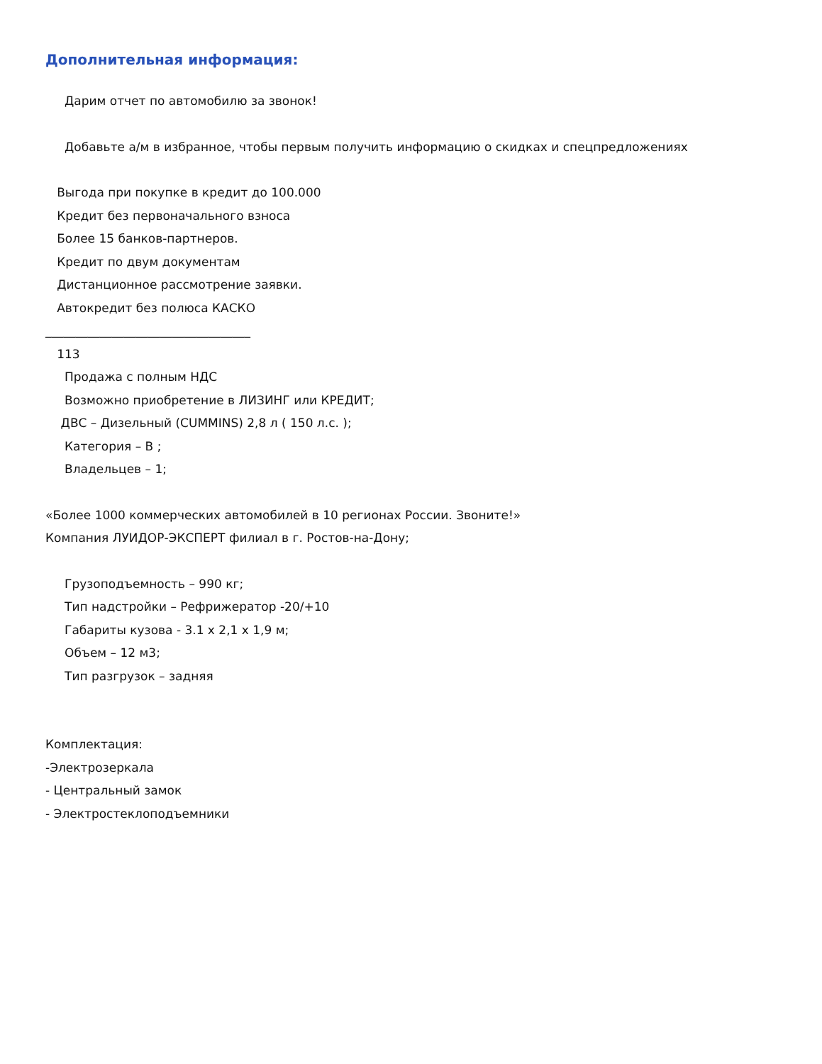Дополнительная информация:
Дарим отчет по автомобилю за звонок!
Добавьте а/м в избранное, чтобы первым получить информацию о скидках и спецпредложениях
Выгода при покупке в кредит до 100.000
Кредит без первоначального взноса
Более 15 банков-партнеров.
Кредит по двум документам
Дистанционное рассмотрение заявки.
Автокредит без полюса КАСКО
__________________________________
113
Продажа с полным НДС
Возможно приобретение в ЛИЗИНГ или КРЕДИТ;
ДВС – Дизельный (CUMMINS) 2,8 л ( 150 л.с. );
Категория – В ;
Владельцев – 1;
«Более 1000 коммерческих автомобилей в 10 регионах России. Звоните!»
Компания ЛУИДОР-ЭКСПЕРТ филиал в г. Ростов-на-Дону;
Грузоподъемность – 990 кг;
Тип надстройки – Рефрижератор -20/+10
Габариты кузова - 3.1 x 2,1 x 1,9 м;
Объем – 12 м3;
Тип разгрузок – задняя
Комплектация:
-Электрозеркала
- Центральный замок
- Электростеклоподъемники